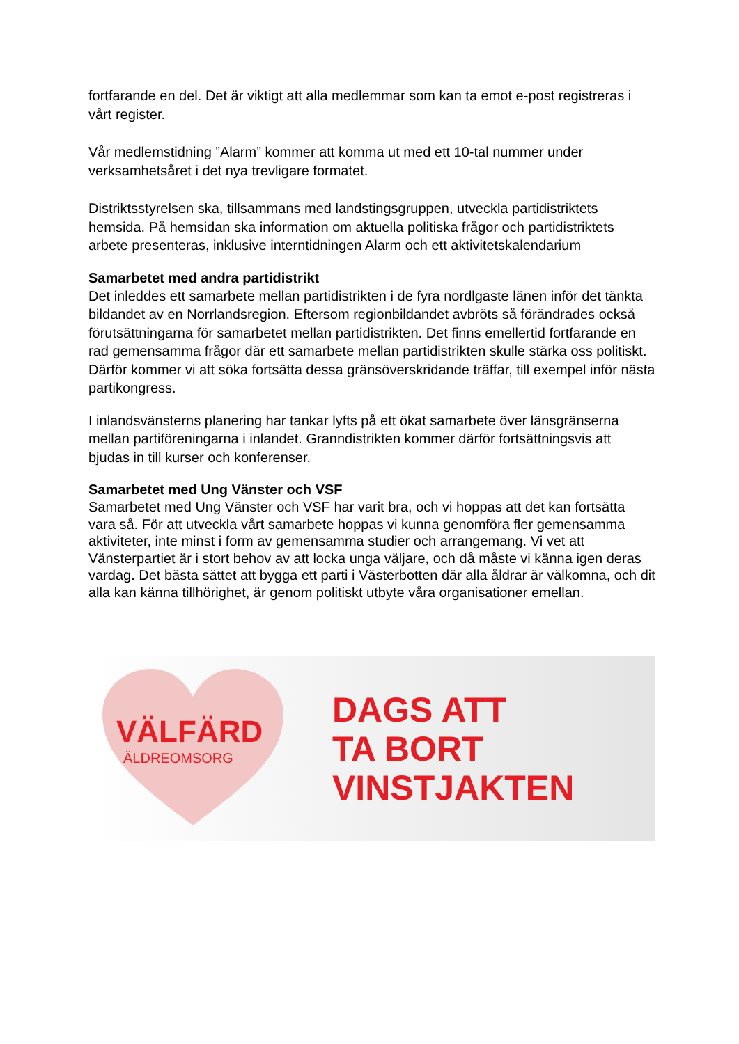fortfarande en del. Det är viktigt att alla medlemmar som kan ta emot e-post registreras i vårt register.
Vår medlemstidning ”Alarm” kommer att komma ut med ett 10-tal nummer under verksamhetsåret i det nya trevligare formatet.
Distriktsstyrelsen ska, tillsammans med landstingsgruppen, utveckla partidistriktets hemsida. På hemsidan ska information om aktuella politiska frågor och partidistriktets arbete presenteras, inklusive interntidningen Alarm och ett aktivitetskalendarium
Samarbetet med andra partidistrikt
Det inleddes ett samarbete mellan partidistrikten i de fyra nordlgaste länen inför det tänkta bildandet av en Norrlandsregion. Eftersom regionbildandet avbröts så förändrades också förutsättningarna för samarbetet mellan partidistrikten. Det finns emellertid fortfarande en rad gemensamma frågor där ett samarbete mellan partidistrikten skulle stärka oss politiskt. Därför kommer vi att söka fortsätta dessa gränsöverskridande träffar, till exempel inför nästa partikongress.
I inlandsvänsterns planering har tankar lyfts på ett ökat samarbete över länsgränserna mellan partiföreningarna i inlandet. Granndistrikten kommer därför fortsättningsvis att bjudas in till kurser och konferenser.
Samarbetet med Ung Vänster och VSF
Samarbetet med Ung Vänster och VSF har varit bra, och vi hoppas att det kan fortsätta vara så. För att utveckla vårt samarbete hoppas vi kunna genomföra fler gemensamma aktiviteter, inte minst i form av gemensamma studier och arrangemang. Vi vet att Vänsterpartiet är i stort behov av att locka unga väljare, och då måste vi känna igen deras vardag. Det bästa sättet att bygga ett parti i Västerbotten där alla åldrar är välkomna, och dit alla kan känna tillhörighet, är genom politiskt utbyte våra organisationer emellan.
VÄLFÄRD
ÄLDREOMSORG
DAGS ATT
TA BORT
VINSTJAKTEN